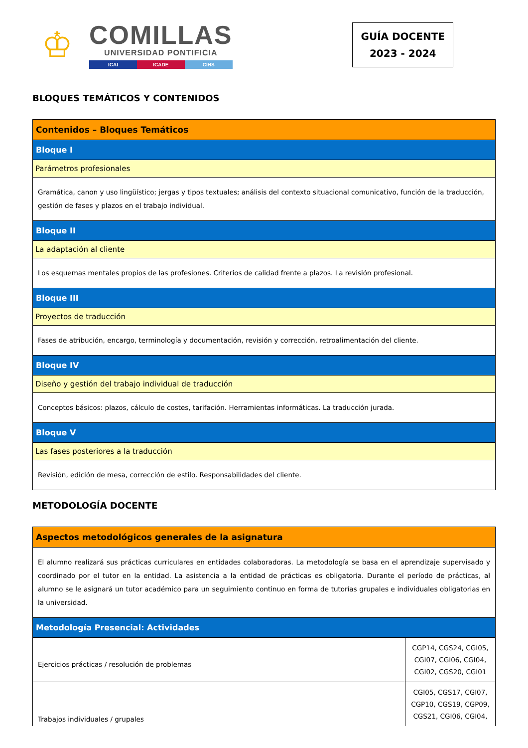♔
COMILLAS
UNIVERSIDAD PONTIFICIA
ICAI ICADE CIHS
GUÍA DOCENTE
2023 - 2024
BLOQUES TEMÁTICOS Y CONTENIDOS
| Contenidos – Bloques Temáticos |
| Bloque I |
| Parámetros profesionales |
| Gramática, canon y uso lingüístico; jergas y tipos textuales; análisis del contexto situacional comunicativo, función de la traducción, gestión de fases y plazos en el trabajo individual. |
| Bloque II |
| La adaptación al cliente |
| Los esquemas mentales propios de las profesiones. Criterios de calidad frente a plazos. La revisión profesional. |
| Bloque III |
| Proyectos de traducción |
| Fases de atribución, encargo, terminología y documentación, revisión y corrección, retroalimentación del cliente. |
| Bloque IV |
| Diseño y gestión del trabajo individual de traducción |
| Conceptos básicos: plazos, cálculo de costes, tarifación. Herramientas informáticas. La traducción jurada. |
| Bloque V |
| Las fases posteriores a la traducción |
| Revisión, edición de mesa, corrección de estilo. Responsabilidades del cliente. |
METODOLOGÍA DOCENTE
| Aspectos metodológicos generales de la asignatura | |
| El alumno realizará sus prácticas curriculares en entidades colaboradoras. La metodología se basa en el aprendizaje supervisado y coordinado por el tutor en la entidad. La asistencia a la entidad de prácticas es obligatoria. Durante el período de prácticas, al alumno se le asignará un tutor académico para un seguimiento continuo en forma de tutorías grupales e individuales obligatorias en la universidad. | |
| Metodología Presencial: Actividades | |
| Ejercicios prácticas / resolución de problemas | CGP14, CGS24, CGI05, CGI07, CGI06, CGI04, CGI02, CGS20, CGI01 |
| Trabajos individuales / grupales | CGI05, CGS17, CGI07, CGP10, CGS19, CGP09, CGS21, CGI06, CGI04, |